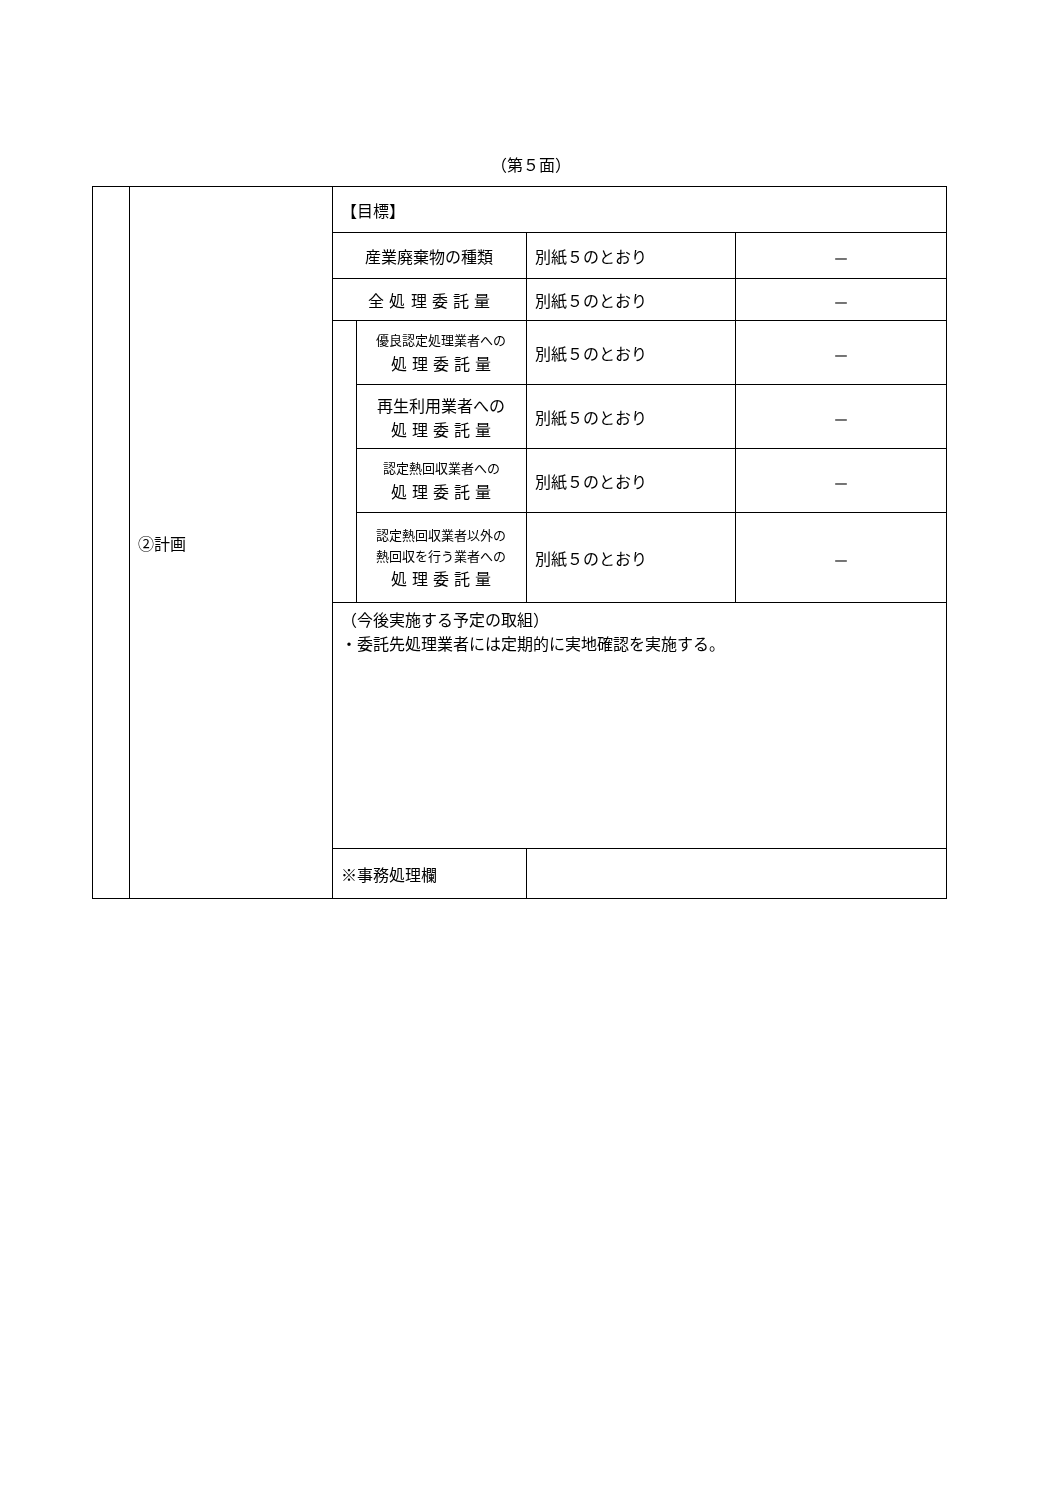（第５面）
| | ②計画 | 【目標】 | | | |
| | | 産業廃棄物の種類 | | 別紙５のとおり | － |
| | | 全 処 理 委 託 量 | | 別紙５のとおり | － |
| | | | 優良認定処理業者への 処 理 委 託 量 | 別紙５のとおり | － |
| | | | 再生利用業者への 処 理 委 託 量 | 別紙５のとおり | － |
| | | | 認定熱回収業者への 処 理 委 託 量 | 別紙５のとおり | － |
| | | | 認定熱回収業者以外の 熱回収を行う業者への 処 理 委 託 量 | 別紙５のとおり | － |
| | | （今後実施する予定の取組） ・委託先処理業者には定期的に実地確認を実施する。 | | | |
| | | ※事務処理欄 | | | |